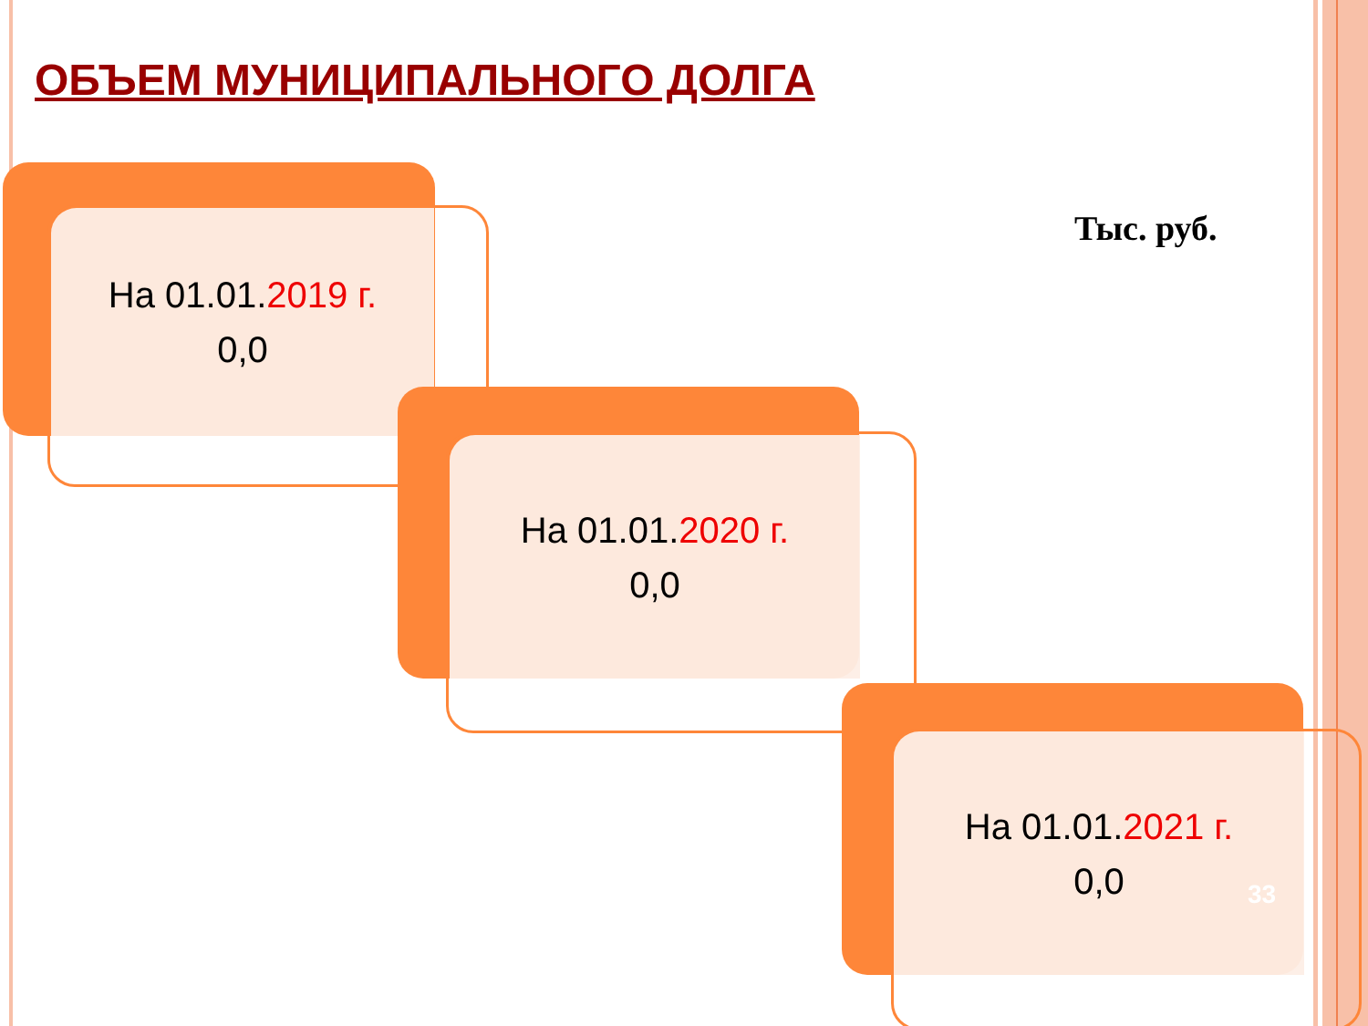ОБЪЕМ МУНИЦИПАЛЬНОГО ДОЛГА
Тыс. руб.
На 01.01.2019 г.
0,0
На 01.01.2020 г.
0,0
На 01.01.2021 г.
0,0
33